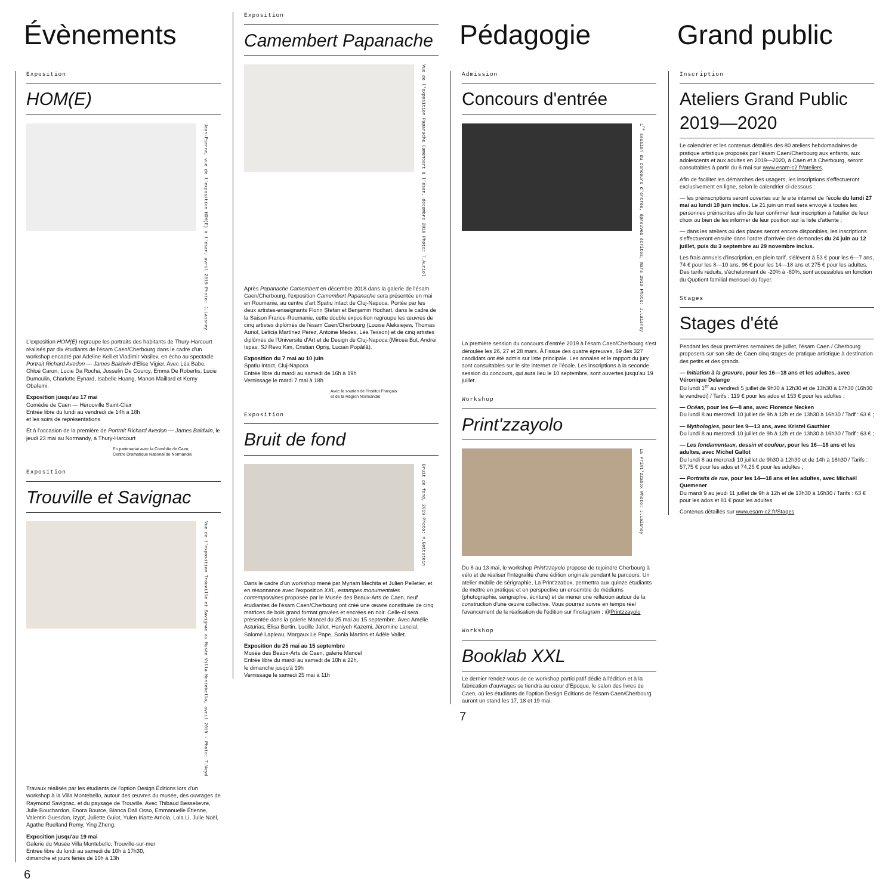Évènements
Exposition
HOM(E)
Jean-Pierre, vue de l'exposition HOM(E) à l'ésam, avril 2019 Photo: J.Laisney
L'exposition HOM(E) regroupe les portraits des habitants de Thury-Harcourt réalisés par dix étudiants de l'ésam Caen/Cherbourg dans le cadre d'un workshop encadré par Adeline Keil et Vladimir Vasilev, en écho au spectacle Portrait Richard Avedon — James Baldwin d'Élise Vigier. Avec Léa Babe, Chloé Caron, Lucie Da Rocha, Josselin De Courcy, Emma De Robertis, Lucie Dumoulin, Charlotte Eynard, Isabelle Hoang, Manon Maillard et Kemy Obafemi.
Exposition jusqu'au 17 mai
Comédie de Caen — Hérouville Saint-Clair
Entrée libre du lundi au vendredi de 14h à 18h
et les soirs de représentations
Et à l'occasion de la première de Portrait Richard Avedon — James Baldwin, le jeudi 23 mai au Normandy, à Thury-Harcourt
En partenariat avec la Comédie de Caen,
Centre Dramatique National de Normandie
Exposition
Trouville et Savignac
Vue de l'exposition Trouville et Savignac au Musée Villa Montebello, avril 2019 - Photo: T.Weyd
Travaux réalisés par les étudiants de l'option Design Éditions lors d'un workshop à la Villa Montebello, autour des œuvres du musée, des ouvrages de Raymond Savignac, et du paysage de Trouville. Avec Thibaud Besselievre, Julie Bouchardon, Enora Bource, Bianca Dall Osso, Emmanuelle Étienne, Valentin Guesdon, Izypt, Juliette Guiot, Yulen Iriarte Arriola, Lola Li, Julie Noël, Agathe Ruelland Remy, Ying Zheng.
Exposition jusqu'au 19 mai
Galerie du Musée Villa Montebello, Trouville-sur-mer
Entrée libre du lundi au samedi de 10h à 17h30,
dimanche et jours fériés de 10h à 13h
6
Exposition
Camembert Papanache
Vue de l'exposition Papanache Camembert à l'ésam, décembre 2018 Photo: T.Auriol
Après Papanache Camembert en décembre 2018 dans la galerie de l'ésam Caen/Cherbourg, l'exposition Camembert Papanache sera présentée en mai en Roumanie, au centre d'art Spatiu Intact de Cluj-Napoca. Portée par les deux artistes-enseignants Florin Ştefan et Benjamin Hochart, dans le cadre de la Saison France-Roumanie, cette double exposition regroupe les œuvres de cinq artistes diplômés de l'ésam Caen/Cherbourg (Louise Aleksiejew, Thomas Auriol, Leticia Martínez Pérez, Antoine Medes, Léa Tesson) et de cinq artistes diplômés de l'Université d'Art et de Design de Cluj-Napoca (Mircea But, Andrei Ispas, SJ Revo Kim, Cristian Opriş, Lucian Popăilă).
Exposition du 7 mai au 10 juin
Spatiu Intact, Cluj-Napoca
Entrée libre du mardi au samedi de 16h à 19h
Vernissage le mardi 7 mai à 18h
Avec le soutien de l'Institut Français
et de la Région Normandie
Exposition
Bruit de fond
Bruit de fond, 2019 Photo: M.Gottstein
Dans le cadre d'un workshop mené par Myriam Mechita et Julien Pelletier, et en résonnance avec l'exposition XXL, estampes monumentales contemporaines proposée par le Musée des Beaux-Arts de Caen, neuf étudiantes de l'ésam Caen/Cherbourg ont créé une œuvre constituée de cinq matrices de bois grand format gravées et encrées en noir. Celle-ci sera présentée dans la galerie Mancel du 25 mai au 15 septembre. Avec Amélie Asturias, Élisa Bertin, Lucille Jallot, Haniyeh Kazemi, Jéromine Lancial, Salomé Lapleau, Margaux Le Pape, Sonia Martins et Adèle Vallet.
Exposition du 25 mai au 15 septembre
Musée des Beaux-Arts de Caen, galerie Mancel
Entrée libre du mardi au samedi de 10h à 22h,
le dimanche jusqu'à 19h
Vernissage le samedi 25 mai à 11h
Pédagogie
Admission
Concours d'entrée
1<sup>re</sup> session du concours d'entrée, épreuves écrites, mars 2019 Photo: J.Laisney
La première session du concours d'entrée 2019 à l'ésam Caen/Cherbourg s'est déroulée les 26, 27 et 28 mars. À l'issue des quatre épreuves, 69 des 327 candidats ont été admis sur liste principale. Les annales et le rapport du jury sont consultables sur le site internet de l'école. Les inscriptions à la seconde session du concours, qui aura lieu le 10 septembre, sont ouvertes jusqu'au 19 juillet.
Workshop
Print'zzayolo
La Print'zzabox Photo: J.Laisney
Du 8 au 13 mai, le workshop Print'zzayolo propose de rejoindre Cherbourg à vélo et de réaliser l'intégralité d'une édition originale pendant le parcours. Un atelier mobile de sérigraphie, La Print'zzabox, permettra aux quinze étudiants de mettre en pratique et en perspective un ensemble de médiums (photographie, sérigraphie, écriture) et de mener une réflexion autour de la construction d'une œuvre collective. Vous pourrez suivre en temps réel l'avancement de la réalisation de l'édition sur l'instagram : @Printzzayolo
Workshop
Booklab XXL
Le dernier rendez-vous de ce workshop participatif dédié à l'édition et à la fabrication d'ouvrages se tiendra au cœur d'Époque, le salon des livres de Caen, où les étudiants de l'option Design Éditions de l'ésam Caen/Cherbourg auront un stand les 17, 18 et 19 mai.
7
Grand public
Inscription
Ateliers Grand Public 2019—2020
Le calendrier et les contenus détaillés des 80 ateliers hebdomadaires de pratique artistique proposés par l'ésam Caen/Cherbourg aux enfants, aux adolescents et aux adultes en 2019—2020, à Caen et à Cherbourg, seront consultables à partir du 6 mai sur www.esam-c2.fr/ateliers.
Afin de faciliter les démarches des usagers, les inscriptions s'effectueront exclusivement en ligne, selon le calendrier ci-dessous :
— les préinscriptions seront ouvertes sur le site internet de l'école du lundi 27 mai au lundi 10 juin inclus. Le 21 juin un mail sera envoyé à toutes les personnes préinscrites afin de leur confirmer leur inscription à l'atelier de leur choix ou bien de les informer de leur position sur la liste d'attente ;
— dans les ateliers où des places seront encore disponibles, les inscriptions s'effectueront ensuite dans l'ordre d'arrivée des demandes du 24 juin au 12 juillet, puis du 3 septembre au 29 novembre inclus.
Les frais annuels d'inscription, en plein tarif, s'élèvent à 53 € pour les 6—7 ans, 74 € pour les 8—10 ans, 96 € pour les 14—18 ans et 275 € pour les adultes. Des tarifs réduits, s'échelonnant de -20% à -80%, sont accessibles en fonction du Quotient familial mensuel du foyer.
Stages
Stages d'été
Pendant les deux premières semaines de juillet, l'ésam Caen / Cherbourg proposera sur son site de Caen cinq stages de pratique artistique à destination des petits et des grands.
— Initiation à la gravure, pour les 16—18 ans et les adultes, avec Véronique Delange
Du lundi 1<sup>er</sup> au vendredi 5 juillet de 9h30 à 12h30 et de 13h30 à 17h30 (16h30 le vendredi) / Tarifs : 119 € pour les ados et 153 € pour les adultes ;
— Océan, pour les 6—8 ans, avec Florence Necken
Du lundi 8 au mercredi 10 juillet de 9h à 12h et de 13h30 à 16h30 / Tarif : 63 € ;
— Mythologies, pour les 9—13 ans, avec Kristel Gauthier
Du lundi 8 au mercredi 10 juillet de 9h à 12h et de 13h30 à 16h30 / Tarif : 63 € ;
— Les fondamentaux, dessin et couleur, pour les 16—18 ans et les adultes, avec Michel Gallot
Du lundi 8 au mercredi 10 juillet de 9h30 à 12h30 et de 14h à 16h30 / Tarifs : 57,75 € pour les ados et 74,25 € pour les adultes ;
— Portraits de rue, pour les 14—18 ans et les adultes, avec Michaël Quemener
Du mardi 9 au jeudi 11 juillet de 9h à 12h et de 13h30 à 16h30 / Tarifs : 63 € pour les ados et 81 € pour les adultes
Contenus détaillés sur www.esam-c2.fr/Stages